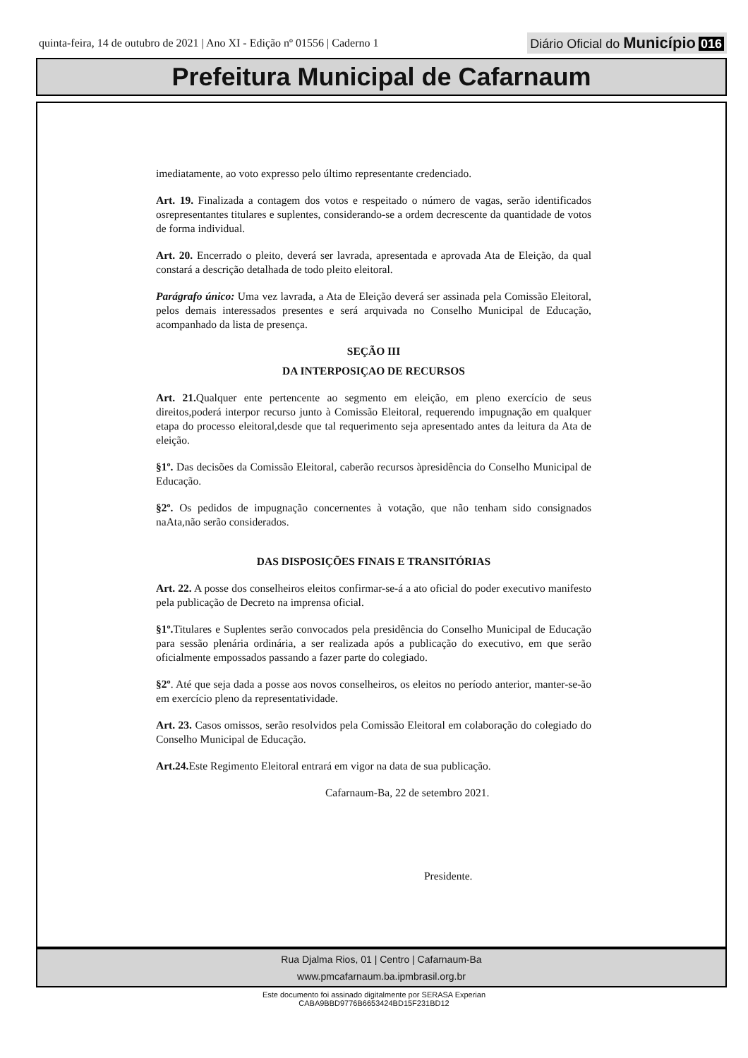quinta-feira, 14 de outubro de 2021 | Ano XI - Edição nº 01556 | Caderno 1
Diário Oficial do Município 016
Prefeitura Municipal de Cafarnaum
imediatamente, ao voto expresso pelo último representante credenciado.
Art. 19. Finalizada a contagem dos votos e respeitado o número de vagas, serão identificados osrepresentantes titulares e suplentes, considerando-se a ordem decrescente da quantidade de votos de forma individual.
Art. 20. Encerrado o pleito, deverá ser lavrada, apresentada e aprovada Ata de Eleição, da qual constará a descrição detalhada de todo pleito eleitoral.
Parágrafo único: Uma vez lavrada, a Ata de Eleição deverá ser assinada pela Comissão Eleitoral, pelos demais interessados presentes e será arquivada no Conselho Municipal de Educação, acompanhado da lista de presença.
SEÇÃO III
DA INTERPOSIÇAO DE RECURSOS
Art. 21. Qualquer ente pertencente ao segmento em eleição, em pleno exercício de seus direitos,poderá interpor recurso junto à Comissão Eleitoral, requerendo impugnação em qualquer etapa do processo eleitoral,desde que tal requerimento seja apresentado antes da leitura da Ata de eleição.
§1º. Das decisões da Comissão Eleitoral, caberão recursos àpresidência do Conselho Municipal de Educação.
§2º. Os pedidos de impugnação concernentes à votação, que não tenham sido consignados naAta,não serão considerados.
DAS DISPOSIÇÕES FINAIS E TRANSITÓRIAS
Art. 22. A posse dos conselheiros eleitos confirmar-se-á a ato oficial do poder executivo manifesto pela publicação de Decreto na imprensa oficial.
§1º. Titulares e Suplentes serão convocados pela presidência do Conselho Municipal de Educação para sessão plenária ordinária, a ser realizada após a publicação do executivo, em que serão oficialmente empossados passando a fazer parte do colegiado.
§2º. Até que seja dada a posse aos novos conselheiros, os eleitos no período anterior, manter-se-ão em exercício pleno da representatividade.
Art. 23. Casos omissos, serão resolvidos pela Comissão Eleitoral em colaboração do colegiado do Conselho Municipal de Educação.
Art.24. Este Regimento Eleitoral entrará em vigor na data de sua publicação.
Cafarnaum-Ba, 22 de setembro 2021.
Presidente.
Rua Djalma Rios, 01 | Centro | Cafarnaum-Ba
www.pmcafarnaum.ba.ipmbrasil.org.br
Este documento foi assinado digitalmente por SERASA Experian
CABA9BBD9776B6653424BD15F231BD12